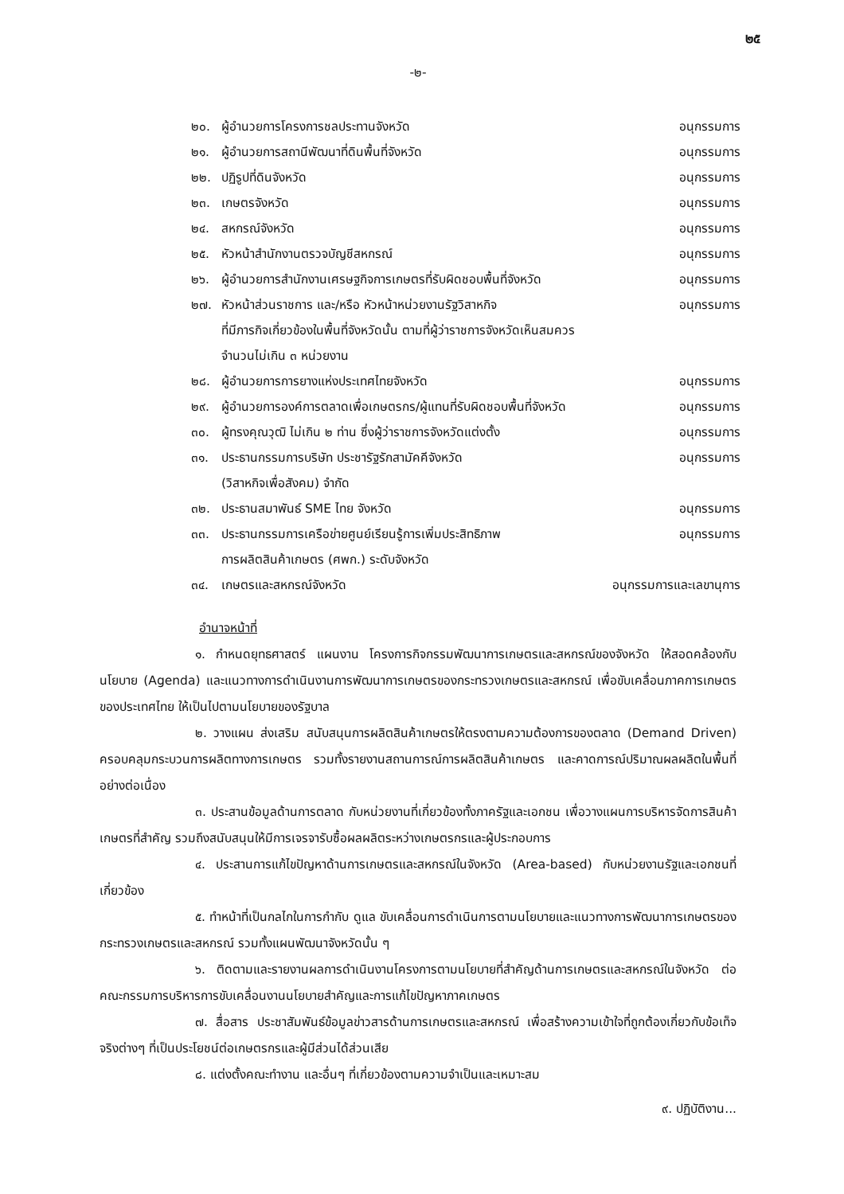๒๕
-๒-
| ๒๐. | ผู้อำนวยการโครงการชลประทานจังหวัด | อนุกรรมการ |
| ๒๑. | ผู้อำนวยการสถานีพัฒนาที่ดินพื้นที่จังหวัด | อนุกรรมการ |
| ๒๒. | ปฏิรูปที่ดินจังหวัด | อนุกรรมการ |
| ๒๓. | เกษตรจังหวัด | อนุกรรมการ |
| ๒๔. | สหกรณ์จังหวัด | อนุกรรมการ |
| ๒๕. | หัวหน้าสำนักงานตรวจบัญชีสหกรณ์ | อนุกรรมการ |
| ๒๖. | ผู้อำนวยการสำนักงานเศรษฐกิจการเกษตรที่รับผิดชอบพื้นที่จังหวัด | อนุกรรมการ |
| ๒๗. | หัวหน้าส่วนราชการ และ/หรือ หัวหน้าหน่วยงานรัฐวิสาหกิจ ที่มีภารกิจเกี่ยวข้องในพื้นที่จังหวัดนั้น ตามที่ผู้ว่าราชการจังหวัดเห็นสมควร จำนวนไม่เกิน ๓ หน่วยงาน | อนุกรรมการ |
| ๒๘. | ผู้อำนวยการการยางแห่งประเทศไทยจังหวัด | อนุกรรมการ |
| ๒๙. | ผู้อำนวยการองค์การตลาดเพื่อเกษตรกร/ผู้แทนที่รับผิดชอบพื้นที่จังหวัด | อนุกรรมการ |
| ๓๐. | ผู้ทรงคุณวุฒิ ไม่เกิน ๒ ท่าน ซึ่งผู้ว่าราชการจังหวัดแต่งตั้ง | อนุกรรมการ |
| ๓๑. | ประธานกรรมการบริษัท ประชารัฐรักสามัคคีจังหวัด (วิสาหกิจเพื่อสังคม) จำกัด | อนุกรรมการ |
| ๓๒. | ประธานสมาพันธ์ SME ไทย จังหวัด | อนุกรรมการ |
| ๓๓. | ประธานกรรมการเครือข่ายศูนย์เรียนรู้การเพิ่มประสิทธิภาพ การผลิตสินค้าเกษตร (ศพก.) ระดับจังหวัด | อนุกรรมการ |
| ๓๔. | เกษตรและสหกรณ์จังหวัด | อนุกรรมการและเลขานุการ |
อำนาจหน้าที่
๑. กำหนดยุทธศาสตร์ แผนงาน โครงการกิจกรรมพัฒนาการเกษตรและสหกรณ์ของจังหวัด ให้สอดคล้องกับนโยบาย (Agenda) และแนวทางการดำเนินงานการพัฒนาการเกษตรของกระทรวงเกษตรและสหกรณ์ เพื่อขับเคลื่อนภาคการเกษตรของประเทศไทย ให้เป็นไปตามนโยบายของรัฐบาล
๒. วางแผน ส่งเสริม สนับสนุนการผลิตสินค้าเกษตรให้ตรงตามความต้องการของตลาด (Demand Driven) ครอบคลุมกระบวนการผลิตทางการเกษตร รวมทั้งรายงานสถานการณ์การผลิตสินค้าเกษตร และคาดการณ์ปริมาณผลผลิตในพื้นที่อย่างต่อเนื่อง
๓. ประสานข้อมูลด้านการตลาด กับหน่วยงานที่เกี่ยวข้องทั้งภาครัฐและเอกชน เพื่อวางแผนการบริหารจัดการสินค้าเกษตรที่สำคัญ รวมถึงสนับสนุนให้มีการเจรจารับซื้อผลผลิตระหว่างเกษตรกรและผู้ประกอบการ
๔. ประสานการแก้ไขปัญหาด้านการเกษตรและสหกรณ์ในจังหวัด (Area-based) กับหน่วยงานรัฐและเอกชนที่เกี่ยวข้อง
๕. ทำหน้าที่เป็นกลไกในการกำกับ ดูแล ขับเคลื่อนการดำเนินการตามนโยบายและแนวทางการพัฒนาการเกษตรของกระทรวงเกษตรและสหกรณ์ รวมทั้งแผนพัฒนาจังหวัดนั้น ๆ
๖. ติดตามและรายงานผลการดำเนินงานโครงการตามนโยบายที่สำคัญด้านการเกษตรและสหกรณ์ในจังหวัด ต่อคณะกรรมการบริหารการขับเคลื่อนงานนโยบายสำคัญและการแก้ไขปัญหาภาคเกษตร
๗. สื่อสาร ประชาสัมพันธ์ข้อมูลข่าวสารด้านการเกษตรและสหกรณ์ เพื่อสร้างความเข้าใจที่ถูกต้องเกี่ยวกับข้อเท็จจริงต่างๆ ที่เป็นประโยชน์ต่อเกษตรกรและผู้มีส่วนได้ส่วนเสีย
๘. แต่งตั้งคณะทำงาน และอื่นๆ ที่เกี่ยวข้องตามความจำเป็นและเหมาะสม
๙. ปฏิบัติงาน...